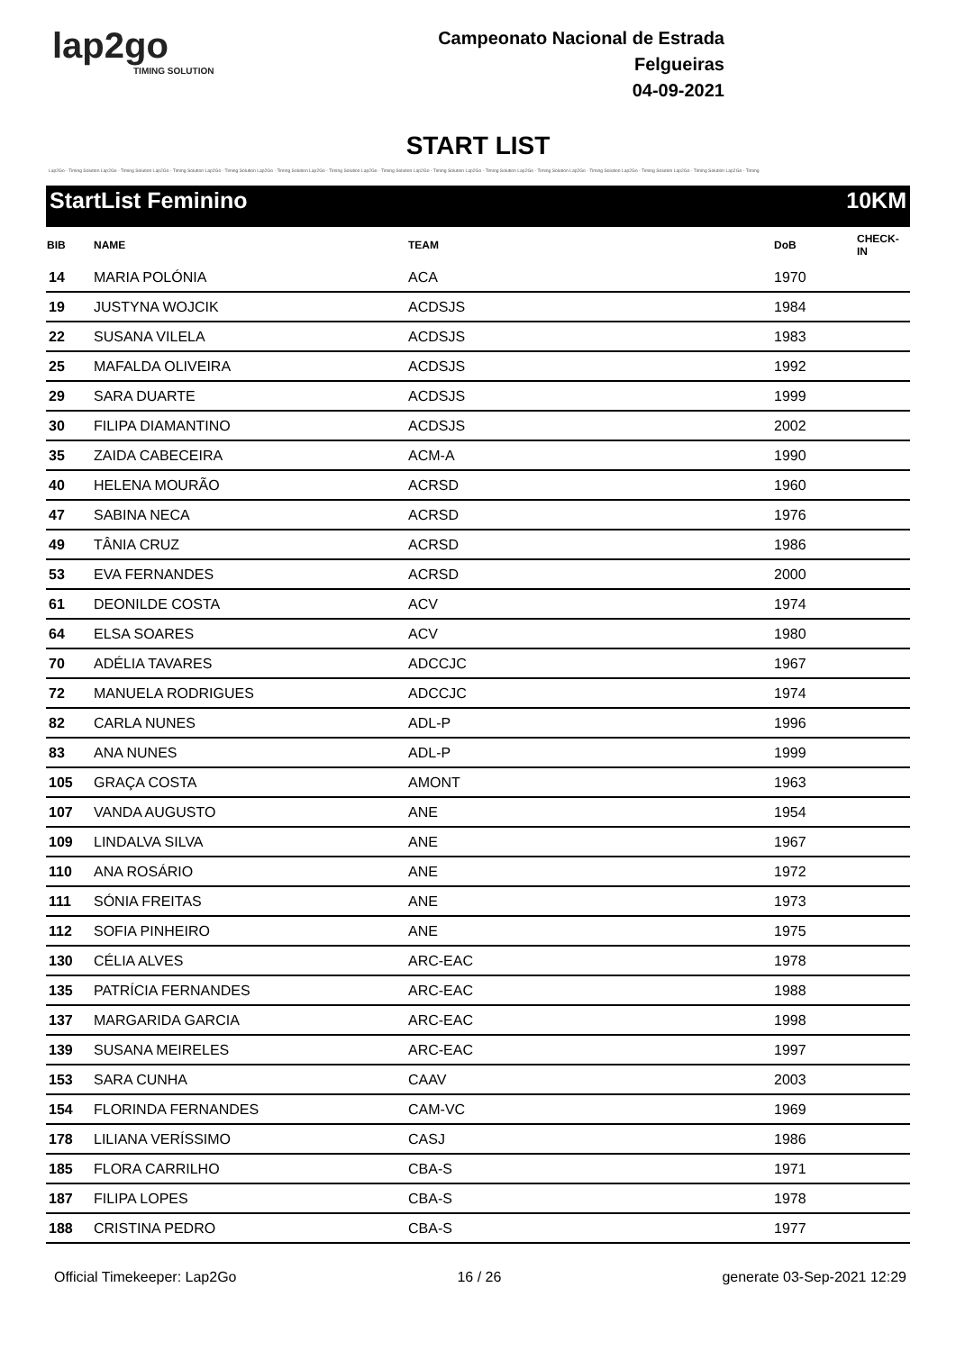lap2go
TIMING SOLUTION
Campeonato Nacional de Estrada
Felgueiras
04-09-2021
START LIST
Lap2Go - Timing Solution Lap2Go - Timing Solution Lap2Go - Timing Solution Lap2Go - Timing Solution Lap2Go - Timing Solution Lap2Go - Timing Solution Lap2Go - Timing Solution Lap2Go - Timing Solution Lap2Go - Timing Solution Lap2Go - Timing Solution Lap2Go - Timing Solution Lap2Go - Timing Solution Lap2Go - Timing Solution Lap2Go - Timing
StartList Feminino 10KM
| BIB | NAME | TEAM | DoB | CHECK-IN |
| --- | --- | --- | --- | --- |
| 14 | MARIA POLÓNIA | ACA | 1970 | |
| 19 | JUSTYNA WOJCIK | ACDSJS | 1984 | |
| 22 | SUSANA VILELA | ACDSJS | 1983 | |
| 25 | MAFALDA OLIVEIRA | ACDSJS | 1992 | |
| 29 | SARA DUARTE | ACDSJS | 1999 | |
| 30 | FILIPA DIAMANTINO | ACDSJS | 2002 | |
| 35 | ZAIDA CABECEIRA | ACM-A | 1990 | |
| 40 | HELENA MOURÃO | ACRSD | 1960 | |
| 47 | SABINA NECA | ACRSD | 1976 | |
| 49 | TÂNIA CRUZ | ACRSD | 1986 | |
| 53 | EVA FERNANDES | ACRSD | 2000 | |
| 61 | DEONILDE COSTA | ACV | 1974 | |
| 64 | ELSA SOARES | ACV | 1980 | |
| 70 | ADÉLIA TAVARES | ADCCJC | 1967 | |
| 72 | MANUELA RODRIGUES | ADCCJC | 1974 | |
| 82 | CARLA NUNES | ADL-P | 1996 | |
| 83 | ANA NUNES | ADL-P | 1999 | |
| 105 | GRAÇA COSTA | AMONT | 1963 | |
| 107 | VANDA AUGUSTO | ANE | 1954 | |
| 109 | LINDALVA SILVA | ANE | 1967 | |
| 110 | ANA ROSÁRIO | ANE | 1972 | |
| 111 | SÓNIA FREITAS | ANE | 1973 | |
| 112 | SOFIA PINHEIRO | ANE | 1975 | |
| 130 | CÉLIA ALVES | ARC-EAC | 1978 | |
| 135 | PATRÍCIA FERNANDES | ARC-EAC | 1988 | |
| 137 | MARGARIDA GARCIA | ARC-EAC | 1998 | |
| 139 | SUSANA MEIRELES | ARC-EAC | 1997 | |
| 153 | SARA CUNHA | CAAV | 2003 | |
| 154 | FLORINDA FERNANDES | CAM-VC | 1969 | |
| 178 | LILIANA VERÍSSIMO | CASJ | 1986 | |
| 185 | FLORA CARRILHO | CBA-S | 1971 | |
| 187 | FILIPA LOPES | CBA-S | 1978 | |
| 188 | CRISTINA PEDRO | CBA-S | 1977 | |
Official Timekeeper: Lap2Go 16 / 26 generate 03-Sep-2021 12:29